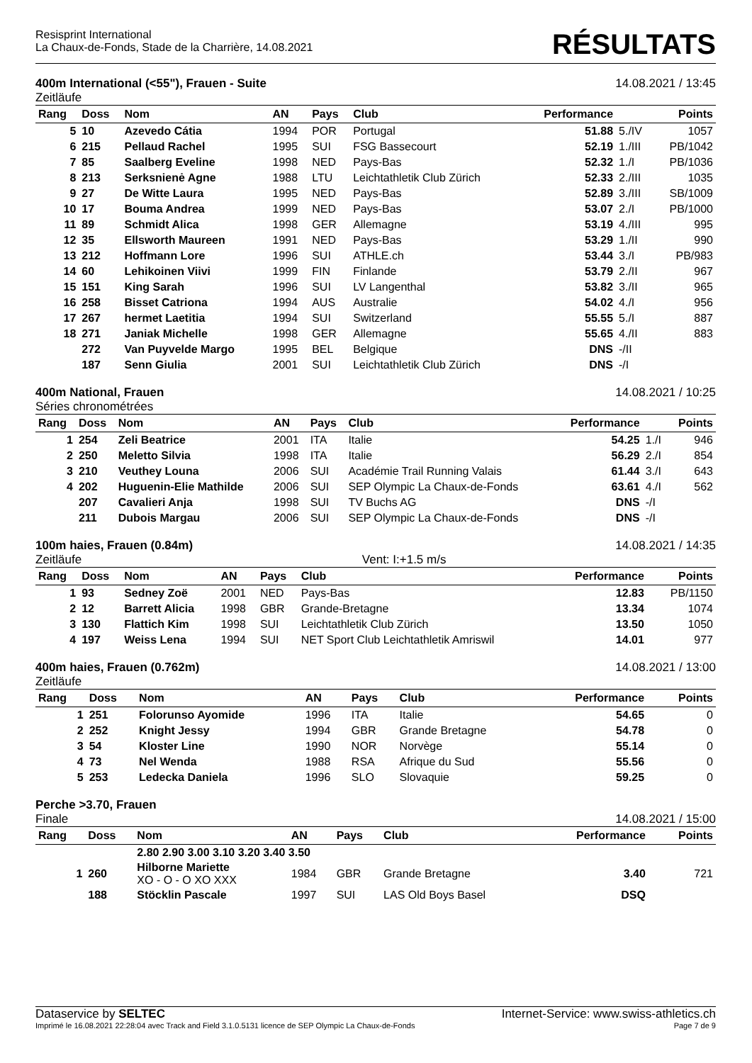Resisprint International
La Chaux-de-Fonds, Stade de la Charrière, 14.08.2021
RÉSULTATS
400m International (<55"), Frauen - Suite
Zeitläufe
14.08.2021 / 13:45
| Rang | Doss | Nom | AN | Pays | Club | Performance | | Points |
| --- | --- | --- | --- | --- | --- | --- | --- | --- |
| 5 | 10 | Azevedo Cátia | 1994 | POR | Portugal | 51.88 | 5./IV | 1057 |
| 6 | 215 | Pellaud Rachel | 1995 | SUI | FSG Bassecourt | 52.19 | 1./III | PB/1042 |
| 7 | 85 | Saalberg Eveline | 1998 | NED | Pays-Bas | 52.32 | 1./I | PB/1036 |
| 8 | 213 | Serksnienė Agne | 1988 | LTU | Leichtathletik Club Zürich | 52.33 | 2./III | 1035 |
| 9 | 27 | De Witte Laura | 1995 | NED | Pays-Bas | 52.89 | 3./III | SB/1009 |
| 10 | 17 | Bouma Andrea | 1999 | NED | Pays-Bas | 53.07 | 2./I | PB/1000 |
| 11 | 89 | Schmidt Alica | 1998 | GER | Allemagne | 53.19 | 4./III | 995 |
| 12 | 35 | Ellsworth Maureen | 1991 | NED | Pays-Bas | 53.29 | 1./II | 990 |
| 13 | 212 | Hoffmann Lore | 1996 | SUI | ATHLE.ch | 53.44 | 3./I | PB/983 |
| 14 | 60 | Lehikoinen Viivi | 1999 | FIN | Finlande | 53.79 | 2./II | 967 |
| 15 | 151 | King Sarah | 1996 | SUI | LV Langenthal | 53.82 | 3./II | 965 |
| 16 | 258 | Bisset Catriona | 1994 | AUS | Australie | 54.02 | 4./I | 956 |
| 17 | 267 | hermet Laetitia | 1994 | SUI | Switzerland | 55.55 | 5./I | 887 |
| 18 | 271 | Janiak Michelle | 1998 | GER | Allemagne | 55.65 | 4./II | 883 |
| | 272 | Van Puyvelde Margo | 1995 | BEL | Belgique | DNS | -/II | |
| | 187 | Senn Giulia | 2001 | SUI | Leichtathletik Club Zürich | DNS | -/I | |
400m National, Frauen
Séries chronométrées
14.08.2021 / 10:25
| Rang | Doss | Nom | AN | Pays | Club | Performance | | Points |
| --- | --- | --- | --- | --- | --- | --- | --- | --- |
| 1 | 254 | Zeli Beatrice | 2001 | ITA | Italie | 54.25 | 1./I | 946 |
| 2 | 250 | Meletto Silvia | 1998 | ITA | Italie | 56.29 | 2./I | 854 |
| 3 | 210 | Veuthey Louna | 2006 | SUI | Académie Trail Running Valais | 61.44 | 3./I | 643 |
| 4 | 202 | Huguenin-Elie Mathilde | 2006 | SUI | SEP Olympic La Chaux-de-Fonds | 63.61 | 4./I | 562 |
| | 207 | Cavalieri Anja | 1998 | SUI | TV Buchs AG | DNS | -/I | |
| | 211 | Dubois Margau | 2006 | SUI | SEP Olympic La Chaux-de-Fonds | DNS | -/I | |
100m haies, Frauen (0.84m)
Zeitläufe
Vent: I:+1.5 m/s 14.08.2021 / 14:35
| Rang | Doss | Nom | AN | Pays | Club | Performance | | Points |
| --- | --- | --- | --- | --- | --- | --- | --- | --- |
| 1 | 93 | Sedney Zoë | 2001 | NED | Pays-Bas | 12.83 | | PB/1150 |
| 2 | 12 | Barrett Alicia | 1998 | GBR | Grande-Bretagne | 13.34 | | 1074 |
| 3 | 130 | Flattich Kim | 1998 | SUI | Leichtathletik Club Zürich | 13.50 | | 1050 |
| 4 | 197 | Weiss Lena | 1994 | SUI | NET Sport Club Leichtathletik Amriswil | 14.01 | | 977 |
400m haies, Frauen (0.762m)
Zeitläufe
14.08.2021 / 13:00
| Rang | Doss | Nom | AN | Pays | Club | Performance | | Points |
| --- | --- | --- | --- | --- | --- | --- | --- | --- |
| 1 | 251 | Folorunso Ayomide | 1996 | ITA | Italie | 54.65 | | 0 |
| 2 | 252 | Knight Jessy | 1994 | GBR | Grande Bretagne | 54.78 | | 0 |
| 3 | 54 | Kloster Line | 1990 | NOR | Norvège | 55.14 | | 0 |
| 4 | 73 | Nel Wenda | 1988 | RSA | Afrique du Sud | 55.56 | | 0 |
| 5 | 253 | Ledecka Daniela | 1996 | SLO | Slovaquie | 59.25 | | 0 |
Perche >3.70, Frauen
Finale
14.08.2021 / 15:00
| Rang | Doss | Nom | AN | Pays | Club | Performance | | Points |
| --- | --- | --- | --- | --- | --- | --- | --- | --- |
| | | 2.80 2.90 3.00 3.10 3.20 3.40 3.50 | | | | | | |
| 1 | 260 | Hilborne Mariette XO - O - O XO XXX | 1984 | GBR | Grande Bretagne | 3.40 | | 721 |
| | 188 | Stöcklin Pascale | 1997 | SUI | LAS Old Boys Basel | DSQ | | |
Dataservice by SELTEC Internet-Service: www.swiss-athletics.ch
Imprimé le 16.08.2021 22:28:04 avec Track and Field 3.1.0.5131 licence de SEP Olympic La Chaux-de-Fonds Page 7 de 9